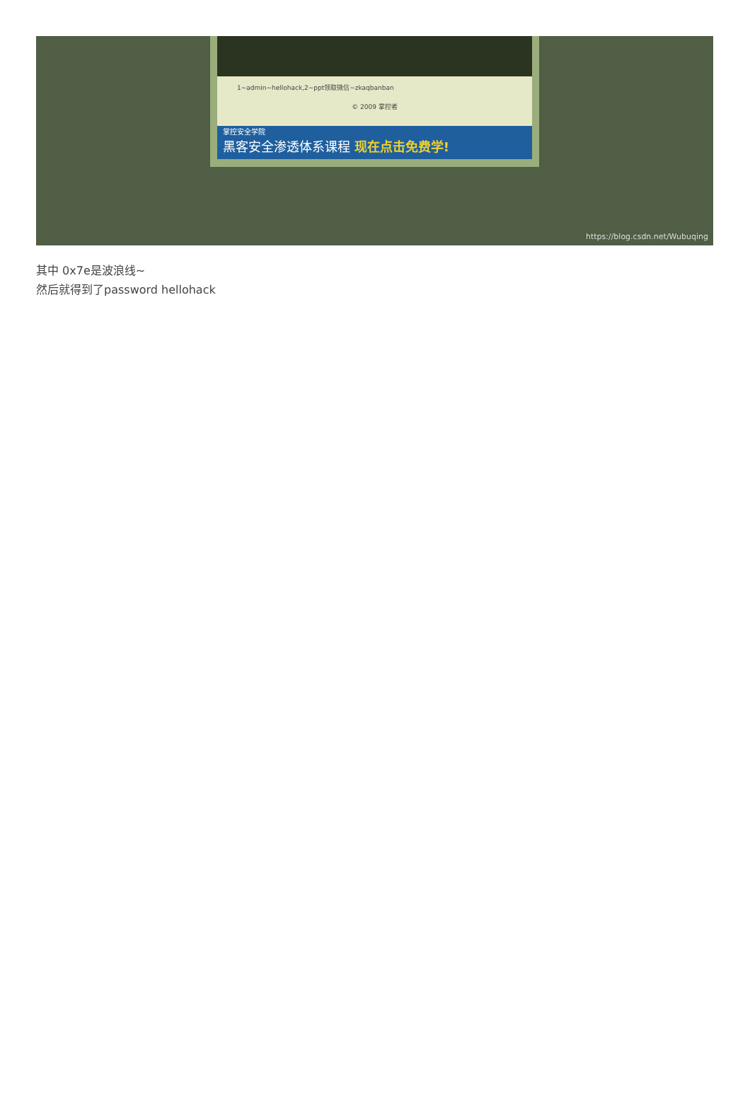1~admin~hellohack,2~ppt领取微信~zkaqbanban
© 2009 掌控者
掌控安全学院
黑客安全渗透体系课程 现在点击免费学!
https://blog.csdn.net/Wubuqing
其中 0x7e是波浪线~
然后就得到了password hellohack